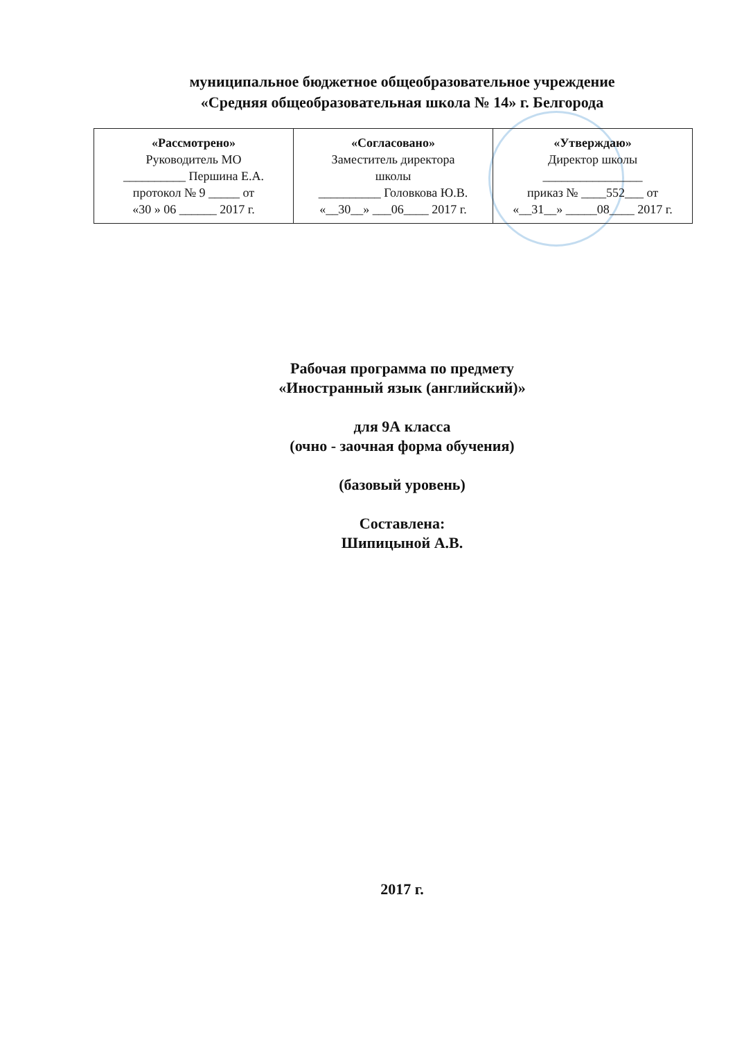муниципальное бюджетное общеобразовательное учреждение
«Средняя общеобразовательная школа № 14» г. Белгорода
| «Рассмотрено» Руководитель МО __________ Першина Е.А. протокол № 9 _____ от «30 » 06 ______ 2017 г. | «Согласовано» Заместитель директора школы __________ Головкова Ю.В. «__30__» ___06____ 2017 г. | «Утверждаю» Директор школы ________________ приказ № ____552___ от «__31__» _____08____ 2017 г. |
Рабочая программа по предмету
«Иностранный язык (английский)»
для 9А класса
(очно - заочная форма обучения)
(базовый уровень)
Составлена:
Шипицыной А.В.
2017 г.